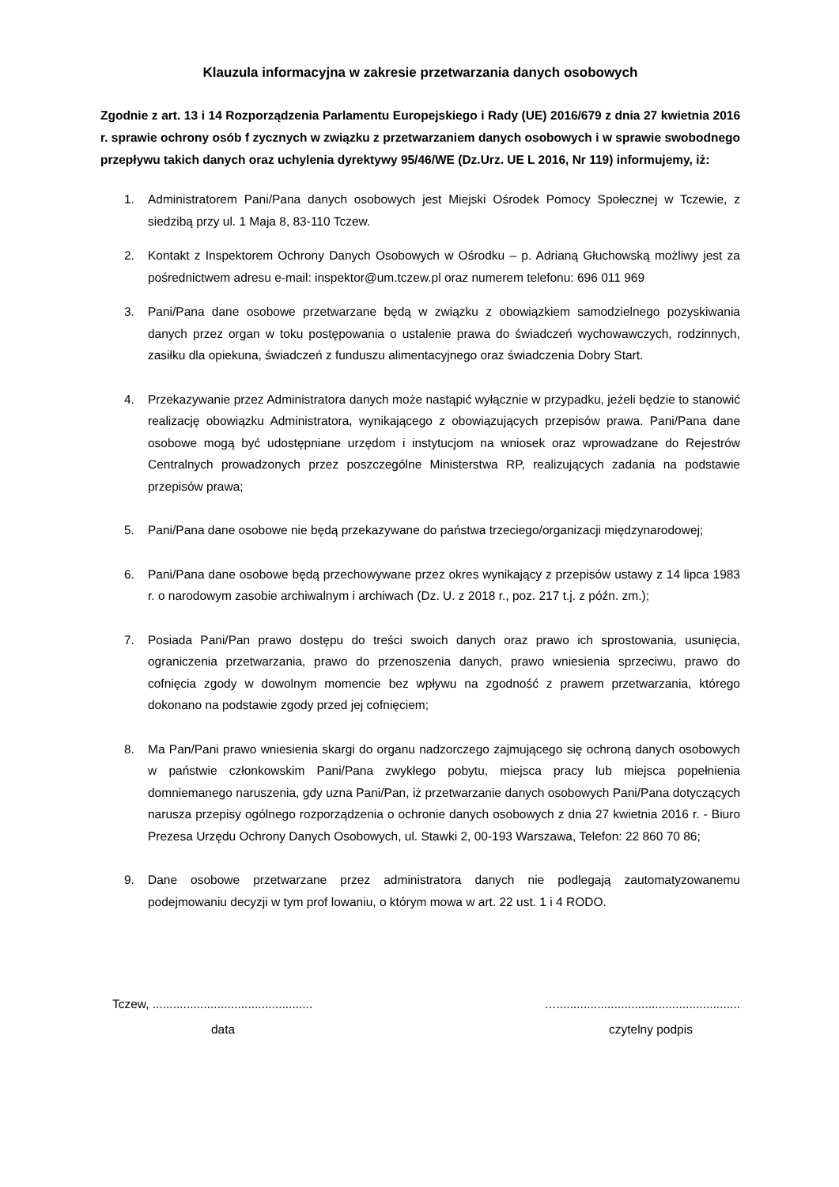Klauzula informacyjna w zakresie przetwarzania danych osobowych
Zgodnie z art. 13 i 14 Rozporządzenia Parlamentu Europejskiego i Rady (UE) 2016/679 z dnia 27 kwietnia 2016 r. sprawie ochrony osób f zycznych w związku z przetwarzaniem danych osobowych i w sprawie swobodnego przepływu takich danych oraz uchylenia dyrektywy 95/46/WE (Dz.Urz. UE L 2016, Nr 119) informujemy, iż:
1. Administratorem Pani/Pana danych osobowych jest Miejski Ośrodek Pomocy Społecznej w Tczewie, z siedzibą przy ul. 1 Maja 8, 83-110 Tczew.
2. Kontakt z Inspektorem Ochrony Danych Osobowych w Ośrodku – p. Adrianą Głuchowską możliwy jest za pośrednictwem adresu e-mail: inspektor@um.tczew.pl oraz numerem telefonu: 696 011 969
3. Pani/Pana dane osobowe przetwarzane będą w związku z obowiązkiem samodzielnego pozyskiwania danych przez organ w toku postępowania o ustalenie prawa do świadczeń wychowawczych, rodzinnych, zasiłku dla opiekuna, świadczeń z funduszu alimentacyjnego oraz świadczenia Dobry Start.
4. Przekazywanie przez Administratora danych może nastąpić wyłącznie w przypadku, jeżeli będzie to stanowić realizację obowiązku Administratora, wynikającego z obowiązujących przepisów prawa. Pani/Pana dane osobowe mogą być udostępniane urzędom i instytucjom na wniosek oraz wprowadzane do Rejestrów Centralnych prowadzonych przez poszczególne Ministerstwa RP, realizujących zadania na podstawie przepisów prawa;
5. Pani/Pana dane osobowe nie będą przekazywane do państwa trzeciego/organizacji międzynarodowej;
6. Pani/Pana dane osobowe będą przechowywane przez okres wynikający z przepisów ustawy z 14 lipca 1983 r. o narodowym zasobie archiwalnym i archiwach (Dz. U. z 2018 r., poz. 217 t.j. z późn. zm.);
7. Posiada Pani/Pan prawo dostępu do treści swoich danych oraz prawo ich sprostowania, usunięcia, ograniczenia przetwarzania, prawo do przenoszenia danych, prawo wniesienia sprzeciwu, prawo do cofnięcia zgody w dowolnym momencie bez wpływu na zgodność z prawem przetwarzania, którego dokonano na podstawie zgody przed jej cofnięciem;
8. Ma Pan/Pani prawo wniesienia skargi do organu nadzorczego zajmującego się ochroną danych osobowych w państwie członkowskim Pani/Pana zwykłego pobytu, miejsca pracy lub miejsca popełnienia domniemanego naruszenia, gdy uzna Pani/Pan, iż przetwarzanie danych osobowych Pani/Pana dotyczących narusza przepisy ogólnego rozporządzenia o ochronie danych osobowych z dnia 27 kwietnia 2016 r. - Biuro Prezesa Urzędu Ochrony Danych Osobowych, ul. Stawki 2, 00-193 Warszawa, Telefon: 22 860 70 86;
9. Dane osobowe przetwarzane przez administratora danych nie podlegają zautomatyzowanemu podejmowaniu decyzji w tym prof lowaniu, o którym mowa w art. 22 ust. 1 i 4 RODO.
Tczew, ...............................................
data
…......................................................
czytelny podpis